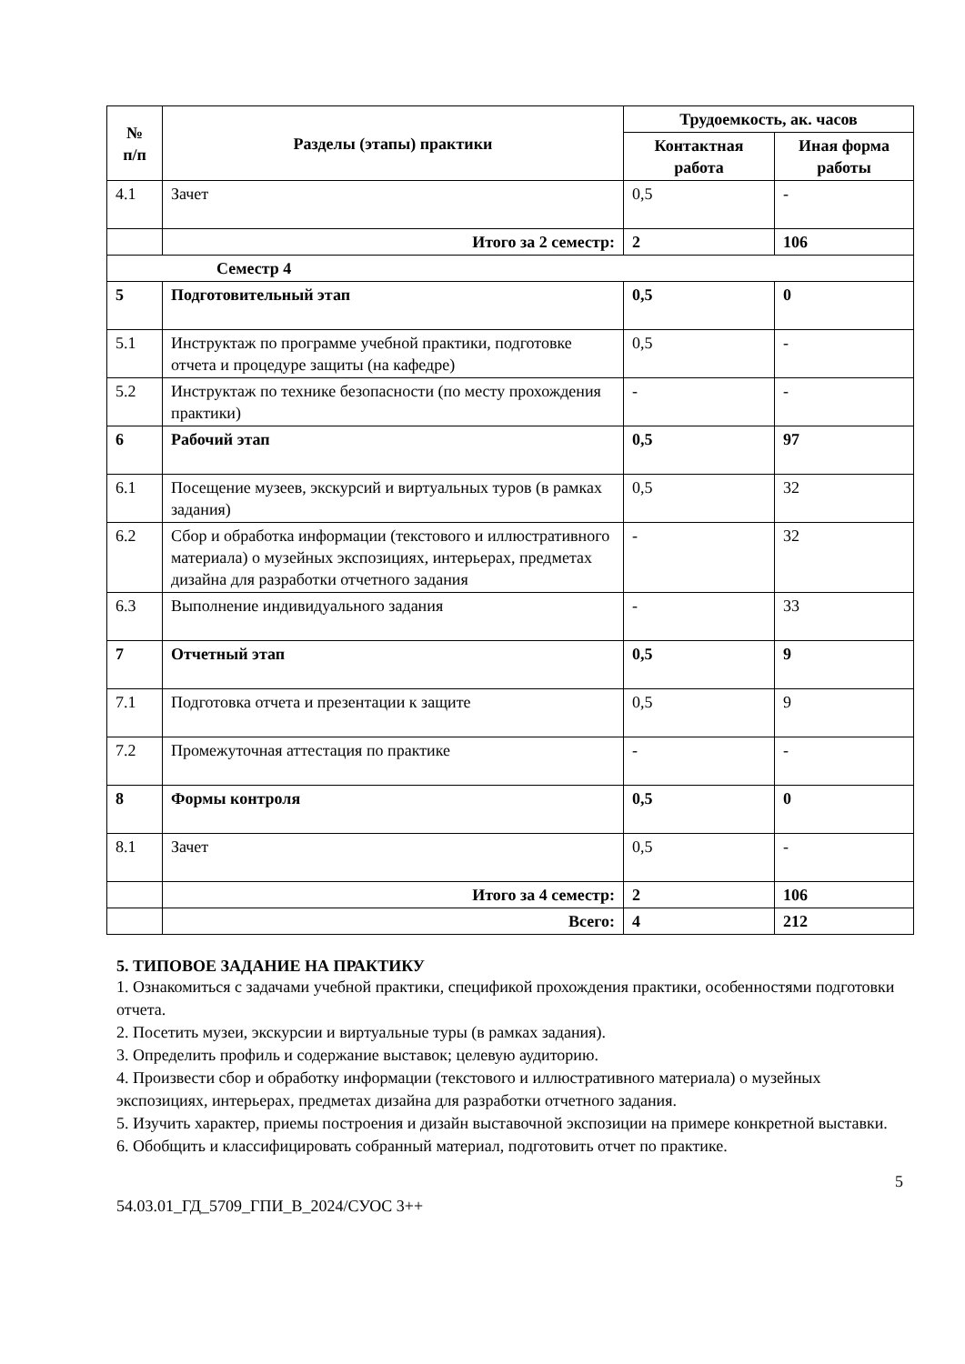| № п/п | Разделы (этапы) практики | Трудоемкость, ак. часов | |
| --- | --- | --- | --- |
| | | Контактная работа | Иная форма работы |
| 4.1 | Зачет | 0,5 | - |
| | Итого за 2 семестр: | 2 | 106 |
| Семестр 4 | | | |
| 5 | Подготовительный этап | 0,5 | 0 |
| 5.1 | Инструктаж по программе учебной практики, подготовке отчета и процедуре защиты (на кафедре) | 0,5 | - |
| 5.2 | Инструктаж по технике безопасности (по месту прохождения практики) | - | - |
| 6 | Рабочий этап | 0,5 | 97 |
| 6.1 | Посещение музеев, экскурсий и виртуальных туров (в рамках задания) | 0,5 | 32 |
| 6.2 | Сбор и обработка информации (текстового и иллюстративного материала) о музейных экспозициях, интерьерах, предметах дизайна для разработки отчетного задания | - | 32 |
| 6.3 | Выполнение индивидуального задания | - | 33 |
| 7 | Отчетный этап | 0,5 | 9 |
| 7.1 | Подготовка отчета и презентации к защите | 0,5 | 9 |
| 7.2 | Промежуточная аттестация по практике | - | - |
| 8 | Формы контроля | 0,5 | 0 |
| 8.1 | Зачет | 0,5 | - |
| | Итого за 4 семестр: | 2 | 106 |
| | Всего: | 4 | 212 |
5. ТИПОВОЕ ЗАДАНИЕ НА ПРАКТИКУ
1. Ознакомиться с задачами учебной практики, спецификой прохождения практики, особенностями подготовки отчета.
2. Посетить музеи, экскурсии и виртуальные туры (в рамках задания).
3. Определить профиль и содержание выставок; целевую аудиторию.
4. Произвести сбор и обработку информации (текстового и иллюстративного материала) о музейных экспозициях, интерьерах, предметах дизайна для разработки отчетного задания.
5. Изучить характер, приемы построения и дизайн выставочной экспозиции на примере конкретной выставки.
6. Обобщить и классифицировать собранный материал, подготовить отчет по практике.
5
54.03.01_ГД_5709_ГПИ_В_2024/СУОС 3++